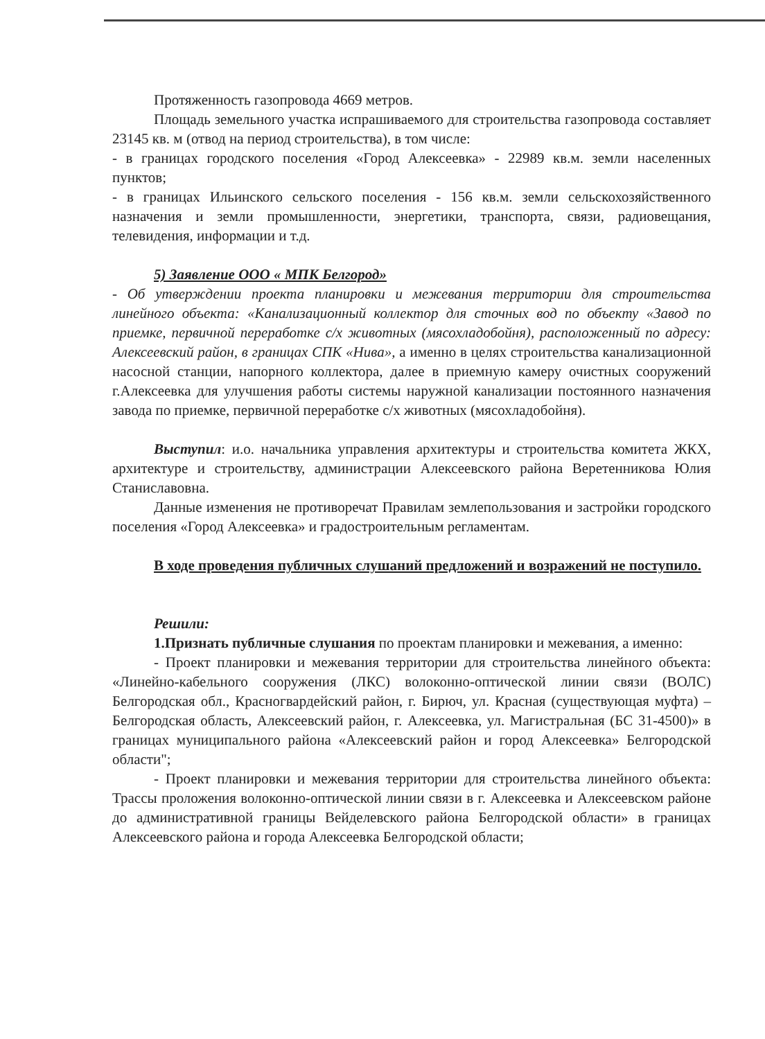Протяженность газопровода 4669 метров.
Площадь земельного участка испрашиваемого для строительства газопровода составляет 23145 кв. м (отвод на период строительства), в том числе:
- в границах городского поселения «Город Алексеевка» - 22989 кв.м. земли населенных пунктов;
- в границах Ильинского сельского поселения - 156 кв.м. земли сельскохозяйственного назначения и земли промышленности, энергетики, транспорта, связи, радиовещания, телевидения, информации и т.д.
5) Заявление ООО « МПК Белгород»
- Об утверждении проекта планировки и межевания территории для строительства линейного объекта: «Канализационный коллектор для сточных вод по объекту «Завод по приемке, первичной переработке с/х животных (мясохладобойня), расположенный по адресу: Алексеевский район, в границах СПК «Нива», а именно в целях строительства канализационной насосной станции, напорного коллектора, далее в приемную камеру очистных сооружений г.Алексеевка для улучшения работы системы наружной канализации постоянного назначения завода по приемке, первичной переработке с/х животных (мясохладобойня).
Выступил: и.о. начальника управления архитектуры и строительства комитета ЖКХ, архитектуре и строительству, администрации Алексеевского района Веретенникова Юлия Станиславовна.
Данные изменения не противоречат Правилам землепользования и застройки городского поселения «Город Алексеевка» и градостроительным регламентам.
В ходе проведения публичных слушаний предложений и возражений не поступило.
Решили:
1.Признать публичные слушания по проектам планировки и межевания, а именно:
- Проект планировки и межевания территории для строительства линейного объекта: «Линейно-кабельного сооружения (ЛКС) волоконно-оптической линии связи (ВОЛС) Белгородская обл., Красногвардейский район, г. Бирюч, ул. Красная (существующая муфта) – Белгородская область, Алексеевский район, г. Алексеевка, ул. Магистральная (БС 31-4500)» в границах муниципального района «Алексеевский район и город Алексеевка» Белгородской области";
- Проект планировки и межевания территории для строительства линейного объекта: Трассы проложения волоконно-оптической линии связи в г. Алексеевка и Алексеевском районе до административной границы Вейделевского района Белгородской области» в границах Алексеевского района и города Алексеевка Белгородской области;